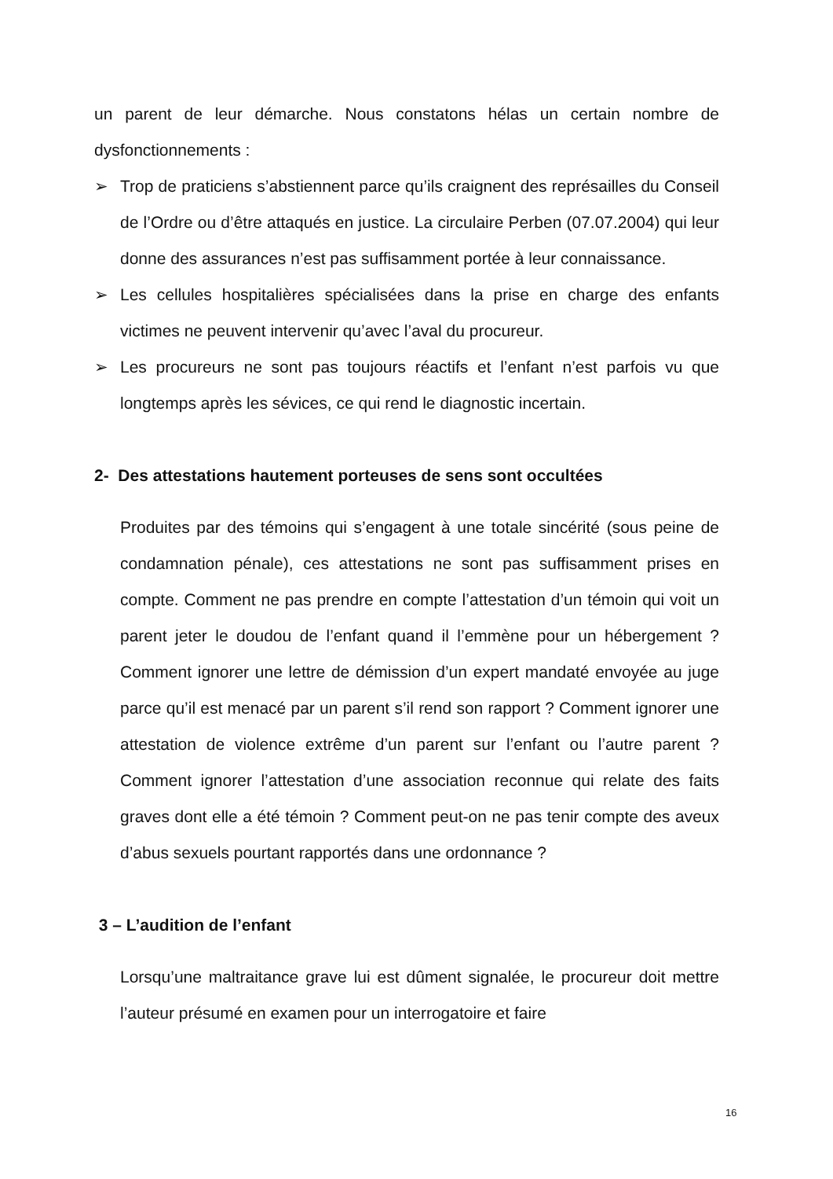un parent de leur démarche. Nous constatons hélas un certain nombre de dysfonctionnements :
➢ Trop de praticiens s’abstiennent parce qu’ils craignent des représailles du Conseil de l’Ordre ou d’être attaqués en justice. La circulaire Perben (07.07.2004) qui leur donne des assurances n’est pas suffisamment portée à leur connaissance.
➢ Les cellules hospitalières spécialisées dans la prise en charge des enfants victimes ne peuvent intervenir qu’avec l’aval du procureur.
➢ Les procureurs ne sont pas toujours réactifs et l’enfant n’est parfois vu que longtemps après les sévices, ce qui rend le diagnostic incertain.
2- Des attestations hautement porteuses de sens sont occultées
Produites par des témoins qui s’engagent à une totale sincérité (sous peine de condamnation pénale), ces attestations ne sont pas suffisamment prises en compte. Comment ne pas prendre en compte l’attestation d’un témoin qui voit un parent jeter le doudou de l’enfant quand il l’emmène pour un hébergement ? Comment ignorer une lettre de démission d’un expert mandaté envoyée au juge parce qu’il est menacé par un parent s’il rend son rapport ? Comment ignorer une attestation de violence extrême d’un parent sur l’enfant ou l’autre parent ? Comment ignorer l’attestation d’une association reconnue qui relate des faits graves dont elle a été témoin ? Comment peut-on ne pas tenir compte des aveux d’abus sexuels pourtant rapportés dans une ordonnance ?
3 – L’audition de l’enfant
Lorsqu’une maltraitance grave lui est dûment signalée, le procureur doit mettre l’auteur présumé en examen pour un interrogatoire et faire
16